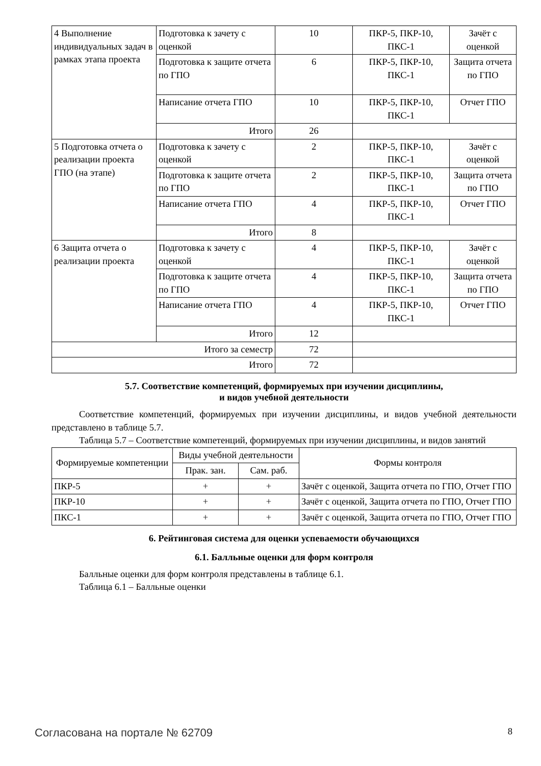| 4 Выполнение индивидуальных задач в рамках этапа проекта | Подготовка к зачету с оценкой | 10 | ПКР-5, ПКР-10, ПКС-1 | Зачёт с оценкой |
| | Подготовка к защите отчета по ГПО | 6 | ПКР-5, ПКР-10, ПКС-1 | Защита отчета по ГПО |
| | Написание отчета ГПО | 10 | ПКР-5, ПКР-10, ПКС-1 | Отчет ГПО |
| | Итого | 26 | | |
| 5 Подготовка отчета о реализации проекта ГПО (на этапе) | Подготовка к зачету с оценкой | 2 | ПКР-5, ПКР-10, ПКС-1 | Зачёт с оценкой |
| | Подготовка к защите отчета по ГПО | 2 | ПКР-5, ПКР-10, ПКС-1 | Защита отчета по ГПО |
| | Написание отчета ГПО | 4 | ПКР-5, ПКР-10, ПКС-1 | Отчет ГПО |
| | Итого | 8 | | |
| 6 Защита отчета о реализации проекта | Подготовка к зачету с оценкой | 4 | ПКР-5, ПКР-10, ПКС-1 | Зачёт с оценкой |
| | Подготовка к защите отчета по ГПО | 4 | ПКР-5, ПКР-10, ПКС-1 | Защита отчета по ГПО |
| | Написание отчета ГПО | 4 | ПКР-5, ПКР-10, ПКС-1 | Отчет ГПО |
| | Итого | 12 | | |
| Итого за семестр | | 72 | | |
| Итого | | 72 | | |
5.7. Соответствие компетенций, формируемых при изучении дисциплины,
и видов учебной деятельности
Соответствие компетенций, формируемых при изучении дисциплины, и видов учебной деятельности представлено в таблице 5.7.
Таблица 5.7 – Соответствие компетенций, формируемых при изучении дисциплины, и видов занятий
| Формируемые компетенции | Виды учебной деятельности | | Формы контроля |
| --- | --- | --- | --- |
| | Прак. зан. | Сам. раб. | |
| ПКР-5 | + | + | Зачёт с оценкой, Защита отчета по ГПО, Отчет ГПО |
| ПКР-10 | + | + | Зачёт с оценкой, Защита отчета по ГПО, Отчет ГПО |
| ПКС-1 | + | + | Зачёт с оценкой, Защита отчета по ГПО, Отчет ГПО |
6. Рейтинговая система для оценки успеваемости обучающихся
6.1. Балльные оценки для форм контроля
Балльные оценки для форм контроля представлены в таблице 6.1.
Таблица 6.1 – Балльные оценки
Согласована на портале № 62709 8